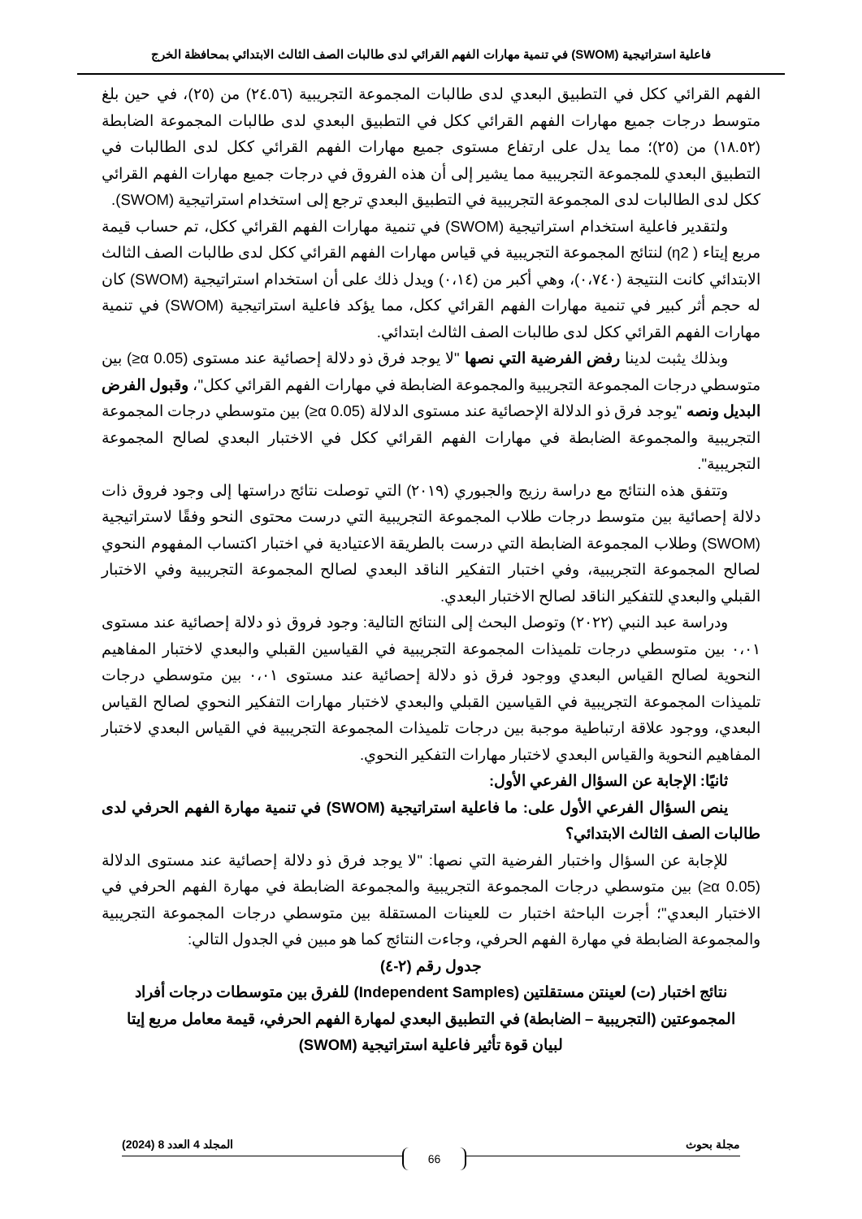فاعلية استراتيجية (SWOM) في تنمية مهارات الفهم القرائي لدى طالبات الصف الثالث الابتدائي بمحافظة الخرج
الفهم القرائي ككل في التطبيق البعدي لدى طالبات المجموعة التجريبية (٢٤.٥٦) من (٢٥)، في حين بلغ متوسط درجات جميع مهارات الفهم القرائي ككل في التطبيق البعدي لدى طالبات المجموعة الضابطة (١٨.٥٢) من (٢٥)؛ مما يدل على ارتفاع مستوى جميع مهارات الفهم القرائي ككل لدى الطالبات في التطبيق البعدي للمجموعة التجريبية مما يشير إلى أن هذه الفروق في درجات جميع مهارات الفهم القرائي ككل لدى الطالبات لدى المجموعة التجريبية في التطبيق البعدي ترجع إلى استخدام استراتيجية (SWOM).
ولتقدير فاعلية استخدام استراتيجية (SWOM) في تنمية مهارات الفهم القرائي ككل، تم حساب قيمة مربع إيتاء ( η2) لنتائج المجموعة التجريبية في قياس مهارات الفهم القرائي ككل لدى طالبات الصف الثالث الابتدائي كانت النتيجة (٠،٧٤٠)، وهي أكبر من (٠،١٤) ويدل ذلك على أن استخدام استراتيجية (SWOM) كان له حجم أثر كبير في تنمية مهارات الفهم القرائي ككل، مما يؤكد فاعلية استراتيجية (SWOM) في تنمية مهارات الفهم القرائي ككل لدى طالبات الصف الثالث ابتدائي.
وبذلك يثبت لدينا رفض الفرضية التي نصها "لا يوجد فرق ذو دلالة إحصائية عند مستوى (0.05 α≤) بين متوسطي درجات المجموعة التجريبية والمجموعة الضابطة في مهارات الفهم القرائي ككل"، وقبول الفرض البديل ونصه "يوجد فرق ذو الدلالة الإحصائية عند مستوى الدلالة (0.05 α≤) بين متوسطي درجات المجموعة التجريبية والمجموعة الضابطة في مهارات الفهم القرائي ككل في الاختبار البعدي لصالح المجموعة التجريبية".
وتتفق هذه النتائج مع دراسة رزيج والجبوري (٢٠١٩) التي توصلت نتائج دراستها إلى وجود فروق ذات دلالة إحصائية بين متوسط درجات طلاب المجموعة التجريبية التي درست محتوى النحو وفقًا لاستراتيجية (SWOM) وطلاب المجموعة الضابطة التي درست بالطريقة الاعتيادية في اختبار اكتساب المفهوم النحوي لصالح المجموعة التجريبية، وفي اختبار التفكير الناقد البعدي لصالح المجموعة التجريبية وفي الاختبار القبلي والبعدي للتفكير الناقد لصالح الاختبار البعدي.
ودراسة عبد النبي (٢٠٢٢) وتوصل البحث إلى النتائج التالية: وجود فروق ذو دلالة إحصائية عند مستوى ٠،٠١ بين متوسطي درجات تلميذات المجموعة التجريبية في القياسين القبلي والبعدي لاختبار المفاهيم النحوية لصالح القياس البعدي ووجود فرق ذو دلالة إحصائية عند مستوى ٠،٠١ بين متوسطي درجات تلميذات المجموعة التجريبية في القياسين القبلي والبعدي لاختبار مهارات التفكير النحوي لصالح القياس البعدي، ووجود علاقة ارتباطية موجبة بين درجات تلميذات المجموعة التجريبية في القياس البعدي لاختبار المفاهيم النحوية والقياس البعدي لاختبار مهارات التفكير النحوي.
ثانيًا: الإجابة عن السؤال الفرعي الأول:
ينص السؤال الفرعي الأول على: ما فاعلية استراتيجية (SWOM) في تنمية مهارة الفهم الحرفي لدى طالبات الصف الثالث الابتدائي؟
للإجابة عن السؤال واختبار الفرضية التي نصها: "لا يوجد فرق ذو دلالة إحصائية عند مستوى الدلالة (0.05 α≤) بين متوسطي درجات المجموعة التجريبية والمجموعة الضابطة في مهارة الفهم الحرفي في الاختبار البعدي"؛ أجرت الباحثة اختبار ت للعينات المستقلة بين متوسطي درجات المجموعة التجريبية والمجموعة الضابطة في مهارة الفهم الحرفي، وجاءت النتائج كما هو مبين في الجدول التالي:
جدول رقم (٢-٤)
نتائج اختبار (ت) لعينتن مستقلتين (Independent Samples) للفرق بين متوسطات درجات أفراد المجموعتين (التجريبية – الضابطة) في التطبيق البعدي لمهارة الفهم الحرفي، قيمة معامل مربع إيتا لبيان قوة تأثير فاعلية استراتيجية (SWOM)
مجلة بحوث المجلد 4 العدد 8 (2024)
66